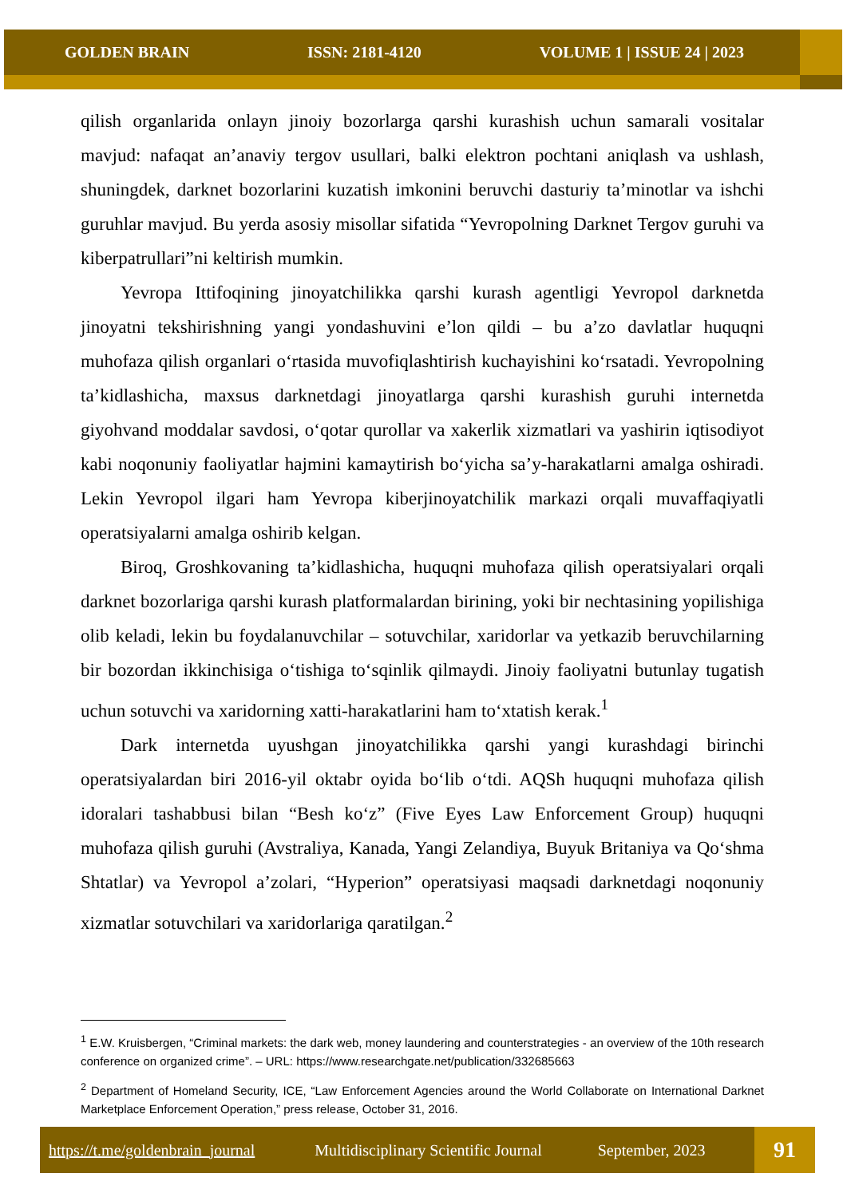GOLDEN BRAIN ISSN: 2181-4120 VOLUME 1 | ISSUE 24 | 2023
qilish organlarida onlayn jinoiy bozorlarga qarshi kurashish uchun samarali vositalar mavjud: nafaqat an’anaviy tergov usullari, balki elektron pochtani aniqlash va ushlash, shuningdek, darknet bozorlarini kuzatish imkonini beruvchi dasturiy ta’minotlar va ishchi guruhlar mavjud. Bu yerda asosiy misollar sifatida “Yevropolning Darknet Tergov guruhi va kiberpatrullari”ni keltirish mumkin.
Yevropa Ittifoqining jinoyatchilikka qarshi kurash agentligi Yevropol darknetda jinoyatni tekshirishning yangi yondashuvini e’lon qildi – bu a’zo davlatlar huquqni muhofaza qilish organlari o‘rtasida muvofiqlashtirish kuchayishini ko‘rsatadi. Yevropolning ta’kidlashicha, maxsus darknetdagi jinoyatlarga qarshi kurashish guruhi internetda giyohvand moddalar savdosi, o‘qotar qurollar va xakerlik xizmatlari va yashirin iqtisodiyot kabi noqonuniy faoliyatlar hajmini kamaytirish bo‘yicha sa’y-harakatlarni amalga oshiradi. Lekin Yevropol ilgari ham Yevropa kiberjinoyatchilik markazi orqali muvaffaqiyatli operatsiyalarni amalga oshirib kelgan.
Biroq, Groshkovaning ta’kidlashicha, huquqni muhofaza qilish operatsiyalari orqali darknet bozorlariga qarshi kurash platformalardan birining, yoki bir nechtasining yopilishiga olib keladi, lekin bu foydalanuvchilar – sotuvchilar, xaridorlar va yetkazib beruvchilarning bir bozordan ikkinchisiga o‘tishiga to‘sqinlik qilmaydi. Jinoiy faoliyatni butunlay tugatish uchun sotuvchi va xaridorning xatti-harakatlarini ham to‘xtatish kerak.<sup>1</sup>
Dark internetda uyushgan jinoyatchilikka qarshi yangi kurashdagi birinchi operatsiyalardan biri 2016-yil oktabr oyida bo‘lib o‘tdi. AQSh huquqni muhofaza qilish idoralari tashabbusi bilan “Besh ko‘z” (Five Eyes Law Enforcement Group) huquqni muhofaza qilish guruhi (Avstraliya, Kanada, Yangi Zelandiya, Buyuk Britaniya va Qo‘shma Shtatlar) va Yevropol a’zolari, “Hyperion” operatsiyasi maqsadi darknetdagi noqonuniy xizmatlar sotuvchilari va xaridorlariga qaratilgan.<sup>2</sup>
<sup>1</sup> E.W. Kruisbergen, “Criminal markets: the dark web, money laundering and counterstrategies - an overview of the 10th research conference on organized crime”. – URL: https://www.researchgate.net/publication/332685663
<sup>2</sup> Department of Homeland Security, ICE, “Law Enforcement Agencies around the World Collaborate on International Darknet Marketplace Enforcement Operation,” press release, October 31, 2016.
https://t.me/goldenbrain_journal Multidisciplinary Scientific Journal September, 2023
91